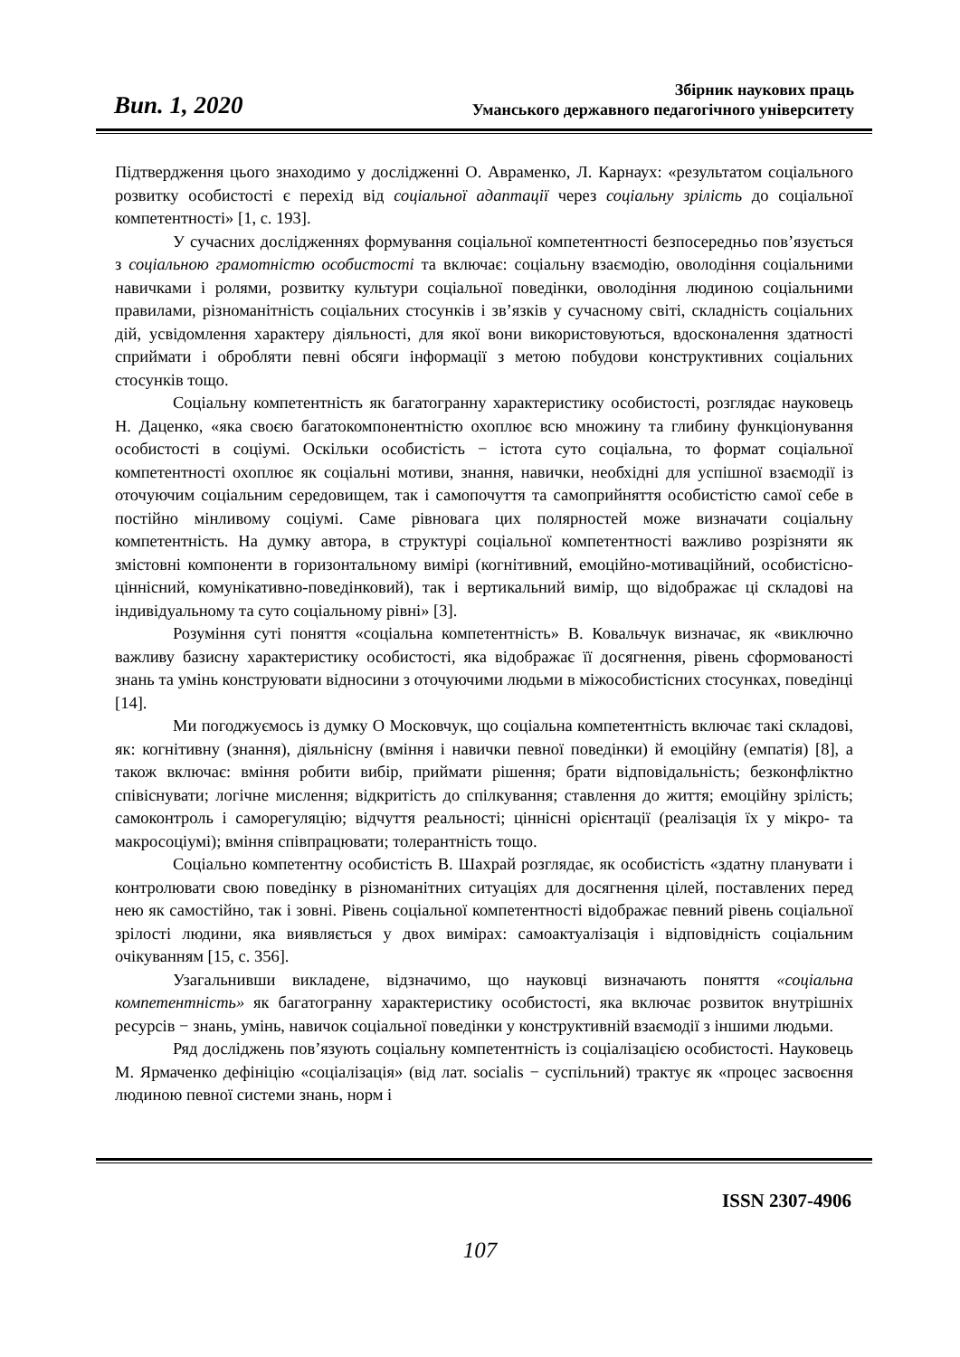Вип. 1, 2020
Збірник наукових праць
Уманського державного педагогічного університету
Підтвердження цього знаходимо у дослідженні О. Авраменко, Л. Карнаух: «результатом соціального розвитку особистості є перехід від соціальної адаптації через соціальну зрілість до соціальної компетентності» [1, с. 193].
У сучасних дослідженнях формування соціальної компетентності безпосередньо пов’язується з соціальною грамотністю особистості та включає: соціальну взаємодію, оволодіння соціальними навичками і ролями, розвитку культури соціальної поведінки, оволодіння людиною соціальними правилами, різноманітність соціальних стосунків і зв’язків у сучасному світі, складність соціальних дій, усвідомлення характеру діяльності, для якої вони використовуються, вдосконалення здатності сприймати і обробляти певні обсяги інформації з метою побудови конструктивних соціальних стосунків тощо.
Соціальну компетентність як багатогранну характеристику особистості, розглядає науковець Н. Даценко, «яка своєю багатокомпонентністю охоплює всю множину та глибину функціонування особистості в соціумі. Оскільки особистість − істота суто соціальна, то формат соціальної компетентності охоплює як соціальні мотиви, знання, навички, необхідні для успішної взаємодії із оточуючим соціальним середовищем, так і самопочуття та самоприйняття особистістю самої себе в постійно мінливому соціумі. Саме рівновага цих полярностей може визначати соціальну компетентність. На думку автора, в структурі соціальної компетентності важливо розрізняти як змістовні компоненти в горизонтальному вимірі (когнітивний, емоційно-мотиваційний, особистісно-ціннісний, комунікативно-поведінковий), так і вертикальний вимір, що відображає ці складові на індивідуальному та суто соціальному рівні» [3].
Розуміння суті поняття «соціальна компетентність» В. Ковальчук визначає, як «виключно важливу базисну характеристику особистості, яка відображає її досягнення, рівень сформованості знань та умінь конструювати відносини з оточуючими людьми в міжособистісних стосунках, поведінці [14].
Ми погоджуємось із думку О Московчук, що соціальна компетентність включає такі складові, як: когнітивну (знання), діяльнісну (вміння і навички певної поведінки) й емоційну (емпатія) [8], а також включає: вміння робити вибір, приймати рішення; брати відповідальність; безконфліктно співіснувати; логічне мислення; відкритість до спілкування; ставлення до життя; емоційну зрілість; самоконтроль і саморегуляцію; відчуття реальності; ціннісні орієнтації (реалізація їх у мікро- та макросоціумі); вміння співпрацювати; толерантність тощо.
Соціально компетентну особистість В. Шахрай розглядає, як особистість «здатну планувати і контролювати свою поведінку в різноманітних ситуаціях для досягнення цілей, поставлених перед нею як самостійно, так і зовні. Рівень соціальної компетентності відображає певний рівень соціальної зрілості людини, яка виявляється у двох вимірах: самоактуалізація і відповідність соціальним очікуванням [15, с. 356].
Узагальнивши викладене, відзначимо, що науковці визначають поняття «соціальна компетентність» як багатогранну характеристику особистості, яка включає розвиток внутрішніх ресурсів − знань, умінь, навичок соціальної поведінки у конструктивній взаємодії з іншими людьми.
Ряд досліджень пов’язують соціальну компетентність із соціалізацією особистості. Науковець М. Ярмаченко дефініцію «соціалізація» (від лат. socialis − суспільний) трактує як «процес засвоєння людиною певної системи знань, норм і
ISSN 2307-4906
107